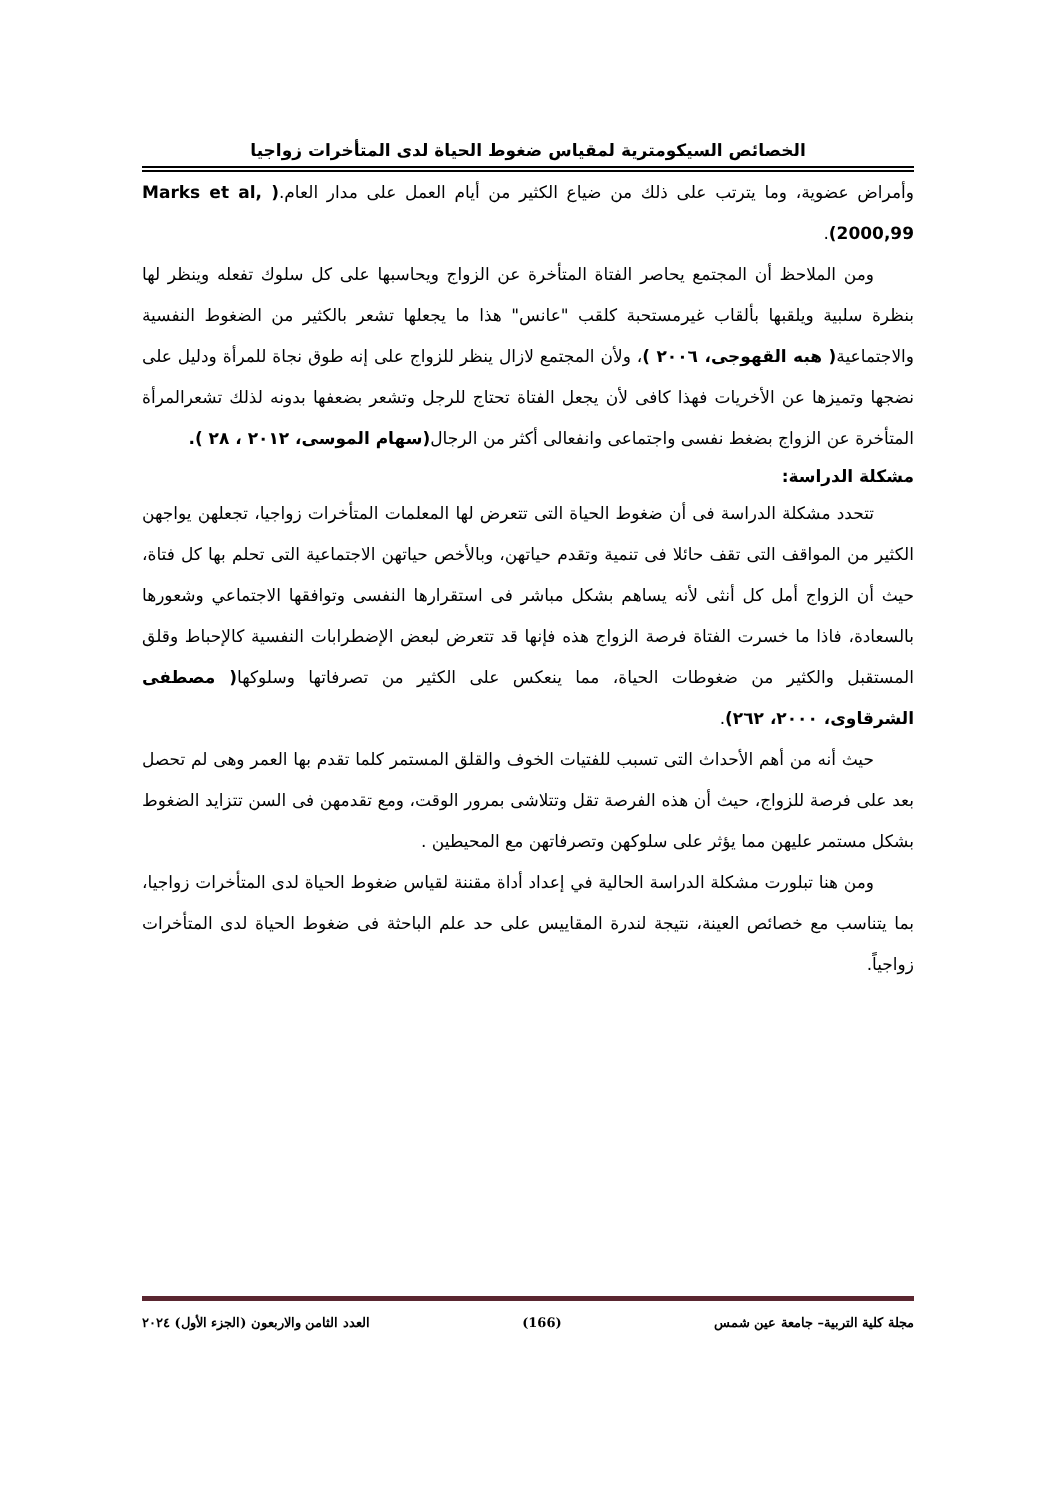الخصائص السيكومترية لمقياس ضغوط الحياة لدى المتأخرات زواجيا
وأمراض عضوية، وما يترتب على ذلك من ضياع الكثير من أيام العمل على مدار العام.( Marks et al, 2000,99).
ومن الملاحظ أن المجتمع يحاصر الفتاة المتأخرة عن الزواج ويحاسبها على كل سلوك تفعله وينظر لها بنظرة سلبية ويلقبها بألقاب غيرمستحبة كلقب "عانس" هذا ما يجعلها تشعر بالكثير من الضغوط النفسية والاجتماعية( هبه القهوجى، ٢٠٠٦ )، ولأن المجتمع لازال ينظر للزواج على إنه طوق نجاة للمرأة ودليل على نضجها وتميزها عن الأخريات فهذا كافى لأن يجعل الفتاة تحتاج للرجل وتشعر بضعفها بدونه لذلك تشعرالمرأة المتأخرة عن الزواج بضغط نفسى واجتماعى وانفعالى أكثر من الرجال(سهام الموسى، ٢٠١٢ ، ٢٨ ).
مشكلة الدراسة:
تتحدد مشكلة الدراسة فى أن ضغوط الحياة التى تتعرض لها المعلمات المتأخرات زواجيا، تجعلهن يواجهن الكثير من المواقف التى تقف حائلا فى تنمية وتقدم حياتهن، وبالأخص حياتهن الاجتماعية التى تحلم بها كل فتاة، حيث أن الزواج أمل كل أنثى لأنه يساهم بشكل مباشر فى استقرارها النفسى وتوافقها الاجتماعي وشعورها بالسعادة، فاذا ما خسرت الفتاة فرصة الزواج هذه فإنها قد تتعرض لبعض الإضطرابات النفسية كالإحباط وقلق المستقبل والكثير من ضغوطات الحياة، مما ينعكس على الكثير من تصرفاتها وسلوكها( مصطفى الشرقاوى، ٢٠٠٠، ٢٦٢).
حيث أنه من أهم الأحداث التى تسبب للفتيات الخوف والقلق المستمر كلما تقدم بها العمر وهى لم تحصل بعد على فرصة للزواج، حيث أن هذه الفرصة تقل وتتلاشى بمرور الوقت، ومع تقدمهن فى السن تتزايد الضغوط بشكل مستمر عليهن مما يؤثر على سلوكهن وتصرفاتهن مع المحيطين .
ومن هنا تبلورت مشكلة الدراسة الحالية في إعداد أداة مقننة لقياس ضغوط الحياة لدى المتأخرات زواجيا، بما يتناسب مع خصائص العينة، نتيجة لندرة المقاييس على حد علم الباحثة فى ضغوط الحياة لدى المتأخرات زواجياً.
مجلة كلية التربية– جامعة عين شمس (166) العدد الثامن والاربعون (الجزء الأول) ٢٠٢٤